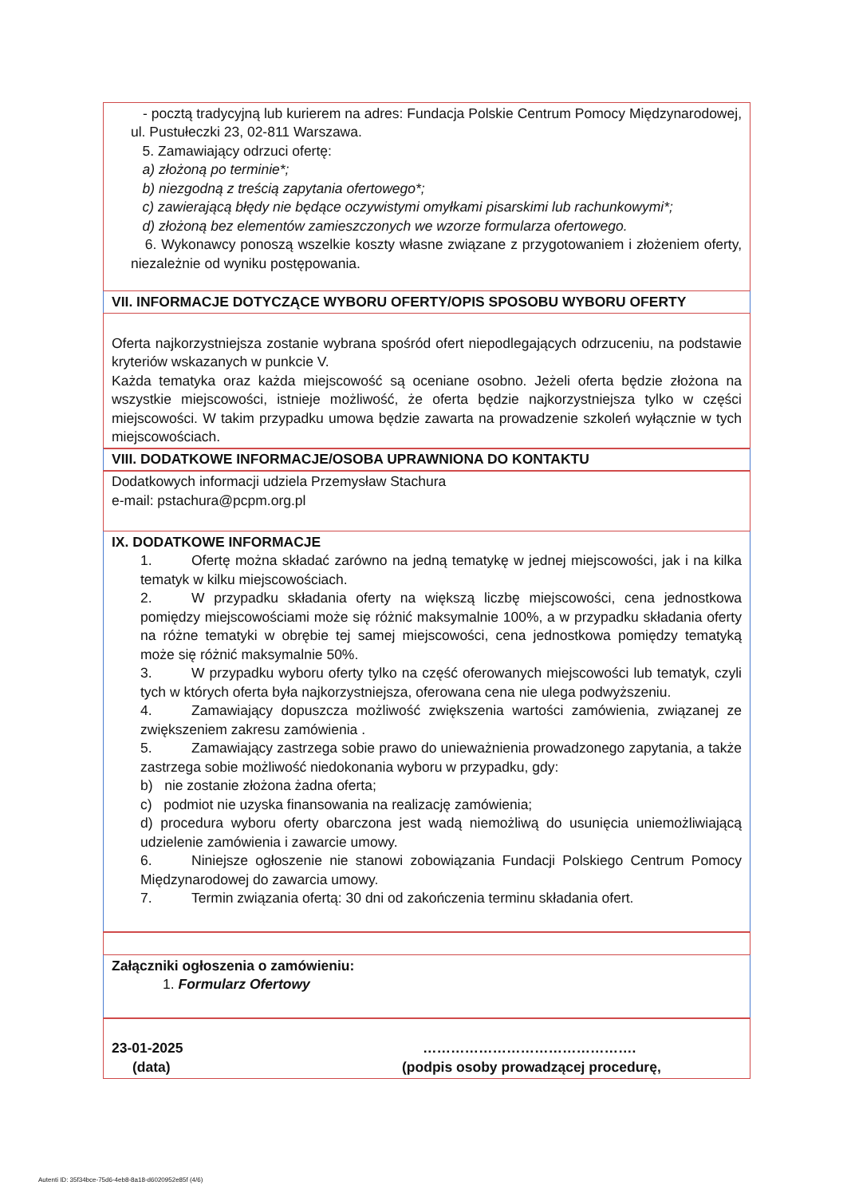- pocztą tradycyjną lub kurierem na adres: Fundacja Polskie Centrum Pomocy Międzynarodowej, ul. Pustułeczki 23, 02-811 Warszawa.
5. Zamawiający odrzuci ofertę:
a) złożoną po terminie*;
b) niezgodną z treścią zapytania ofertowego*;
c) zawierającą błędy nie będące oczywistymi omyłkami pisarskimi lub rachunkowymi*;
d) złożoną bez elementów zamieszczonych we wzorze formularza ofertowego.
6. Wykonawcy ponoszą wszelkie koszty własne związane z przygotowaniem i złożeniem oferty, niezależnie od wyniku postępowania.
VII. INFORMACJE DOTYCZĄCE WYBORU OFERTY/OPIS SPOSOBU WYBORU OFERTY
Oferta najkorzystniejsza zostanie wybrana spośród ofert niepodlegających odrzuceniu, na podstawie kryteriów wskazanych w punkcie V.
Każda tematyka oraz każda miejscowość są oceniane osobno. Jeżeli oferta będzie złożona na wszystkie miejscowości, istnieje możliwość, że oferta będzie najkorzystniejsza tylko w części miejscowości. W takim przypadku umowa będzie zawarta na prowadzenie szkoleń wyłącznie w tych miejscowościach.
VIII. DODATKOWE INFORMACJE/OSOBA UPRAWNIONA DO KONTAKTU
Dodatkowych informacji udziela Przemysław Stachura
e-mail: pstachura@pcpm.org.pl
IX. DODATKOWE INFORMACJE
1. Ofertę można składać zarówno na jedną tematykę w jednej miejscowości, jak i na kilka tematyk w kilku miejscowościach.
2. W przypadku składania oferty na większą liczbę miejscowości, cena jednostkowa pomiędzy miejscowościami może się różnić maksymalnie 100%, a w przypadku składania oferty na różne tematyki w obrębie tej samej miejscowości, cena jednostkowa pomiędzy tematyką może się różnić maksymalnie 50%.
3. W przypadku wyboru oferty tylko na część oferowanych miejscowości lub tematyk, czyli tych w których oferta była najkorzystniejsza, oferowana cena nie ulega podwyższeniu.
4. Zamawiający dopuszcza możliwość zwiększenia wartości zamówienia, związanej ze zwiększeniem zakresu zamówienia .
5. Zamawiający zastrzega sobie prawo do unieważnienia prowadzonego zapytania, a także zastrzega sobie możliwość niedokonania wyboru w przypadku, gdy:
b) nie zostanie złożona żadna oferta;
c) podmiot nie uzyska finansowania na realizację zamówienia;
d) procedura wyboru oferty obarczona jest wadą niemożliwą do usunięcia uniemożliwiającą udzielenie zamówienia i zawarcie umowy.
6. Niniejsze ogłoszenie nie stanowi zobowiązania Fundacji Polskiego Centrum Pomocy Międzynarodowej do zawarcia umowy.
7. Termin związania ofertą: 30 dni od zakończenia terminu składania ofert.
Załączniki ogłoszenia o zamówieniu:
1. Formularz Ofertowy
23-01-2025 ……………………………………….
(data) (podpis osoby prowadzącej procedurę,
Autenti ID: 35f34bce-75d6-4eb8-8a18-d6020952e85f (4/6)